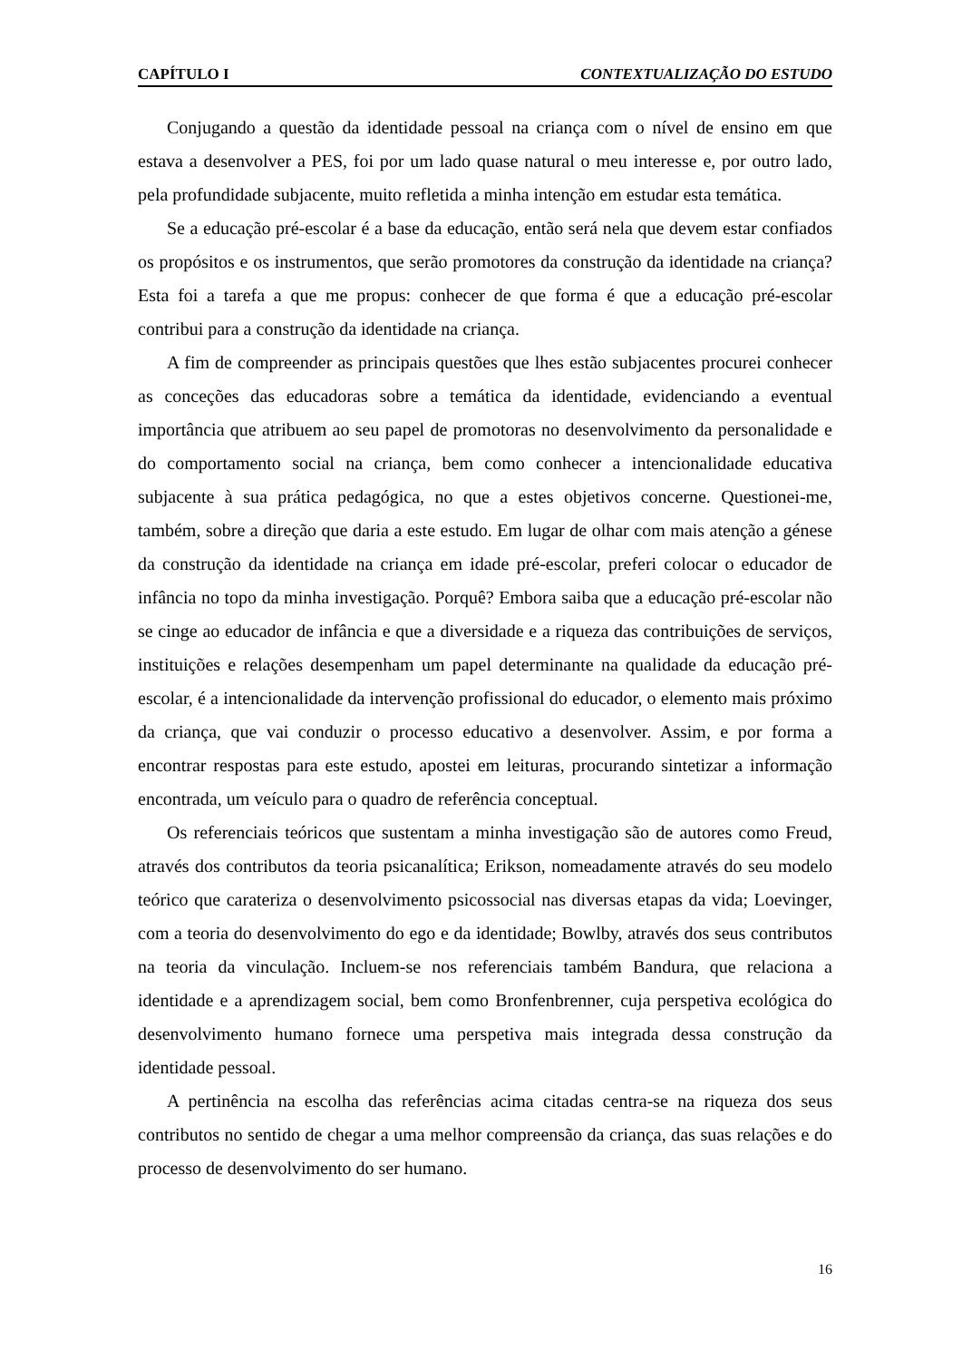CAPÍTULO I CONTEXTUALIZAÇÃO DO ESTUDO
Conjugando a questão da identidade pessoal na criança com o nível de ensino em que estava a desenvolver a PES, foi por um lado quase natural o meu interesse e, por outro lado, pela profundidade subjacente, muito refletida a minha intenção em estudar esta temática.
Se a educação pré-escolar é a base da educação, então será nela que devem estar confiados os propósitos e os instrumentos, que serão promotores da construção da identidade na criança? Esta foi a tarefa a que me propus: conhecer de que forma é que a educação pré-escolar contribui para a construção da identidade na criança.
A fim de compreender as principais questões que lhes estão subjacentes procurei conhecer as conceções das educadoras sobre a temática da identidade, evidenciando a eventual importância que atribuem ao seu papel de promotoras no desenvolvimento da personalidade e do comportamento social na criança, bem como conhecer a intencionalidade educativa subjacente à sua prática pedagógica, no que a estes objetivos concerne. Questionei-me, também, sobre a direção que daria a este estudo. Em lugar de olhar com mais atenção a génese da construção da identidade na criança em idade pré-escolar, preferi colocar o educador de infância no topo da minha investigação. Porquê? Embora saiba que a educação pré-escolar não se cinge ao educador de infância e que a diversidade e a riqueza das contribuições de serviços, instituições e relações desempenham um papel determinante na qualidade da educação pré-escolar, é a intencionalidade da intervenção profissional do educador, o elemento mais próximo da criança, que vai conduzir o processo educativo a desenvolver. Assim, e por forma a encontrar respostas para este estudo, apostei em leituras, procurando sintetizar a informação encontrada, um veículo para o quadro de referência conceptual.
Os referenciais teóricos que sustentam a minha investigação são de autores como Freud, através dos contributos da teoria psicanalítica; Erikson, nomeadamente através do seu modelo teórico que carateriza o desenvolvimento psicossocial nas diversas etapas da vida; Loevinger, com a teoria do desenvolvimento do ego e da identidade; Bowlby, através dos seus contributos na teoria da vinculação. Incluem-se nos referenciais também Bandura, que relaciona a identidade e a aprendizagem social, bem como Bronfenbrenner, cuja perspetiva ecológica do desenvolvimento humano fornece uma perspetiva mais integrada dessa construção da identidade pessoal.
A pertinência na escolha das referências acima citadas centra-se na riqueza dos seus contributos no sentido de chegar a uma melhor compreensão da criança, das suas relações e do processo de desenvolvimento do ser humano.
16